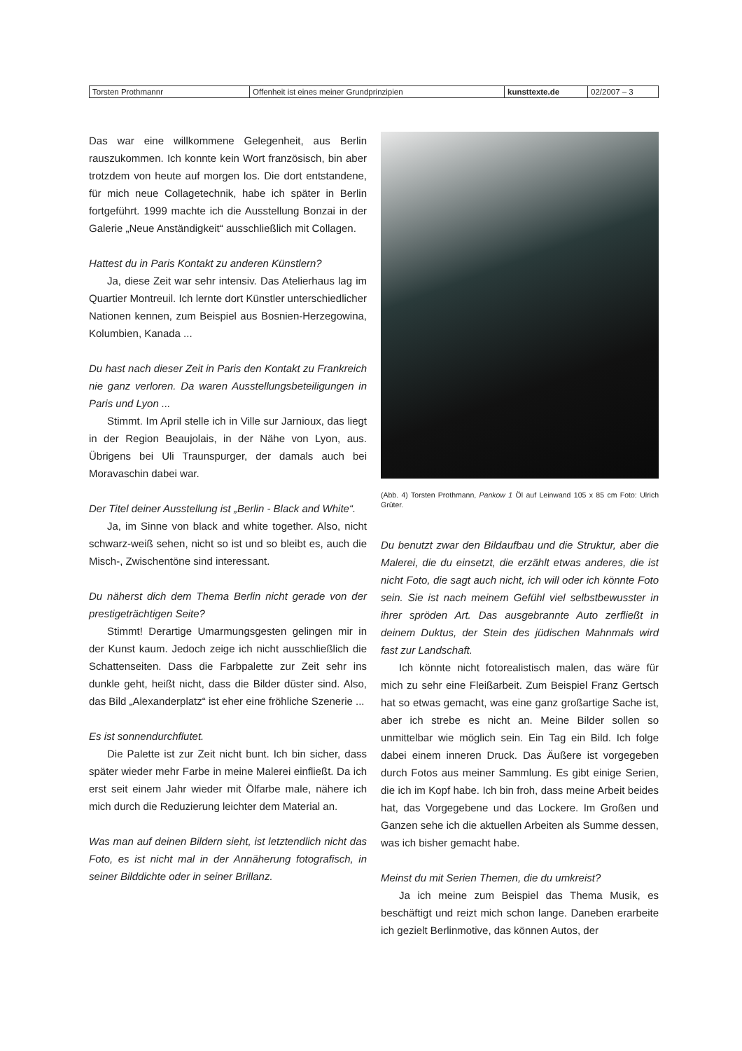| Torsten Prothmannr | Offenheit ist eines meiner Grundprinzipien | kunsttexte.de | 02/2007 – 3 |
Das war eine willkommene Gelegenheit, aus Berlin rauszukommen. Ich konnte kein Wort französisch, bin aber trotzdem von heute auf morgen los. Die dort entstandene, für mich neue Collagetechnik, habe ich später in Berlin fortgeführt. 1999 machte ich die Ausstellung Bonzai in der Galerie „Neue Anständigkeit“ ausschließlich mit Collagen.
Hattest du in Paris Kontakt zu anderen Künstlern?
Ja, diese Zeit war sehr intensiv. Das Atelierhaus lag im Quartier Montreuil. Ich lernte dort Künstler unterschiedlicher Nationen kennen, zum Beispiel aus Bosnien-Herzegowina, Kolumbien, Kanada ...
Du hast nach dieser Zeit in Paris den Kontakt zu Frankreich nie ganz verloren. Da waren Ausstellungsbeteiligungen in Paris und Lyon ...
Stimmt. Im April stelle ich in Ville sur Jarnioux, das liegt in der Region Beaujolais, in der Nähe von Lyon, aus. Übrigens bei Uli Traunspurger, der damals auch bei Moravaschin dabei war.
Der Titel deiner Ausstellung ist „Berlin - Black and White“.
Ja, im Sinne von black and white together. Also, nicht schwarz-weiß sehen, nicht so ist und so bleibt es, auch die Misch-, Zwischentöne sind interessant.
Du näherst dich dem Thema Berlin nicht gerade von der prestigeträchtigen Seite?
Stimmt! Derartige Umarmungsgesten gelingen mir in der Kunst kaum. Jedoch zeige ich nicht ausschließlich die Schattenseiten. Dass die Farbpalette zur Zeit sehr ins dunkle geht, heißt nicht, dass die Bilder düster sind. Also, das Bild „Alexanderplatz“ ist eher eine fröhliche Szenerie ...
Es ist sonnendurchflutet.
Die Palette ist zur Zeit nicht bunt. Ich bin sicher, dass später wieder mehr Farbe in meine Malerei einfließt. Da ich erst seit einem Jahr wieder mit Ölfarbe male, nähere ich mich durch die Reduzierung leichter dem Material an.
Was man auf deinen Bildern sieht, ist letztendlich nicht das Foto, es ist nicht mal in der Annäherung fotografisch, in seiner Bilddichte oder in seiner Brillanz.
(Abb. 4) Torsten Prothmann, Pankow 1 Öl auf Leinwand 105 x 85 cm Foto: Ulrich Grüter.
Du benutzt zwar den Bildaufbau und die Struktur, aber die Malerei, die du einsetzt, die erzählt etwas anderes, die ist nicht Foto, die sagt auch nicht, ich will oder ich könnte Foto sein. Sie ist nach meinem Gefühl viel selbstbewusster in ihrer spröden Art. Das ausgebrannte Auto zerfließt in deinem Duktus, der Stein des jüdischen Mahnmals wird fast zur Landschaft.
Ich könnte nicht fotorealistisch malen, das wäre für mich zu sehr eine Fleißarbeit. Zum Beispiel Franz Gertsch hat so etwas gemacht, was eine ganz großartige Sache ist, aber ich strebe es nicht an. Meine Bilder sollen so unmittelbar wie möglich sein. Ein Tag ein Bild. Ich folge dabei einem inneren Druck. Das Äußere ist vorgegeben durch Fotos aus meiner Sammlung. Es gibt einige Serien, die ich im Kopf habe. Ich bin froh, dass meine Arbeit beides hat, das Vorgegebene und das Lockere. Im Großen und Ganzen sehe ich die aktuellen Arbeiten als Summe dessen, was ich bisher gemacht habe.
Meinst du mit Serien Themen, die du umkreist?
Ja ich meine zum Beispiel das Thema Musik, es beschäftigt und reizt mich schon lange. Daneben erarbeite ich gezielt Berlinmotive, das können Autos, der